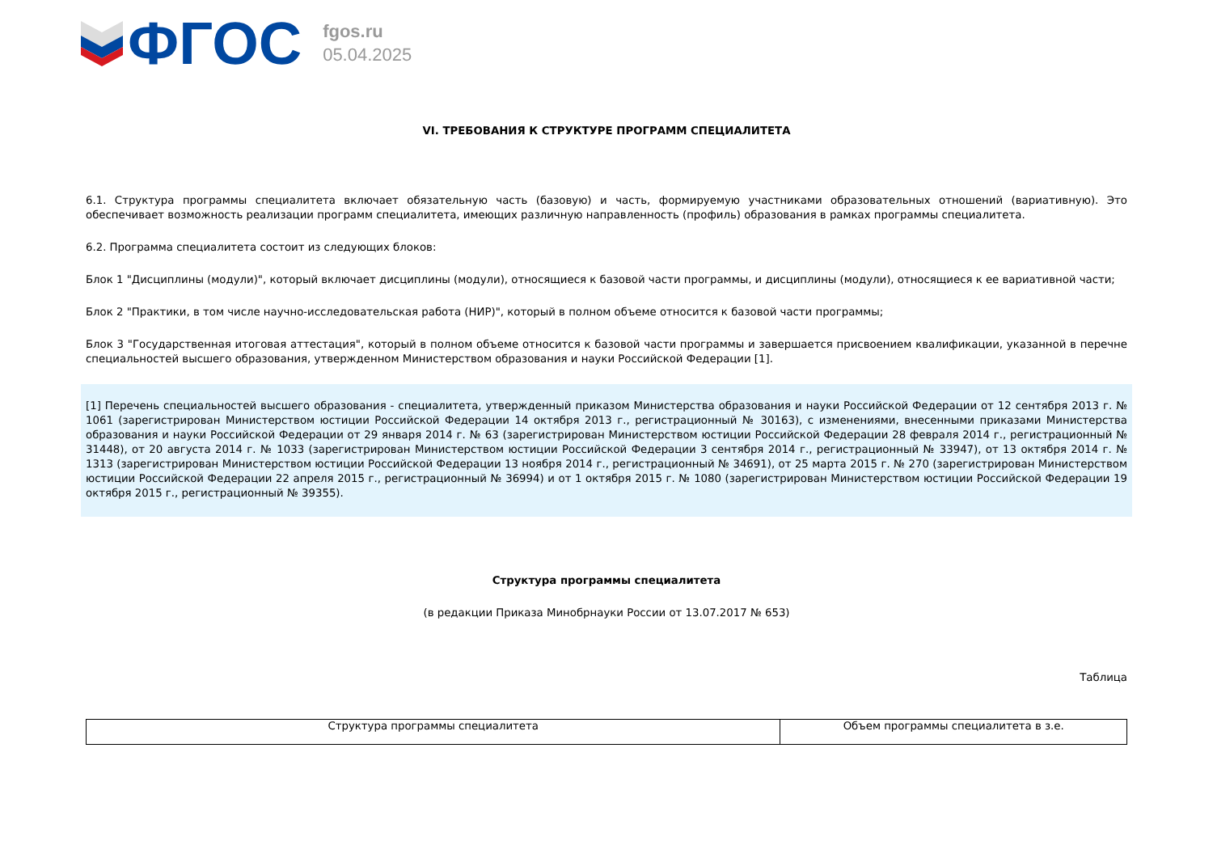ФГОС
fgos.ru
05.04.2025
VI. ТРЕБОВАНИЯ К СТРУКТУРЕ ПРОГРАММ СПЕЦИАЛИТЕТА
6.1. Структура программы специалитета включает обязательную часть (базовую) и часть, формируемую участниками образовательных отношений (вариативную). Это обеспечивает возможность реализации программ специалитета, имеющих различную направленность (профиль) образования в рамках программы специалитета.
6.2. Программа специалитета состоит из следующих блоков:
Блок 1 "Дисциплины (модули)", который включает дисциплины (модули), относящиеся к базовой части программы, и дисциплины (модули), относящиеся к ее вариативной части;
Блок 2 "Практики, в том числе научно-исследовательская работа (НИР)", который в полном объеме относится к базовой части программы;
Блок 3 "Государственная итоговая аттестация", который в полном объеме относится к базовой части программы и завершается присвоением квалификации, указанной в перечне специальностей высшего образования, утвержденном Министерством образования и науки Российской Федерации [1].
[1] Перечень специальностей высшего образования - специалитета, утвержденный приказом Министерства образования и науки Российской Федерации от 12 сентября 2013 г. № 1061 (зарегистрирован Министерством юстиции Российской Федерации 14 октября 2013 г., регистрационный № 30163), с изменениями, внесенными приказами Министерства образования и науки Российской Федерации от 29 января 2014 г. № 63 (зарегистрирован Министерством юстиции Российской Федерации 28 февраля 2014 г., регистрационный № 31448), от 20 августа 2014 г. № 1033 (зарегистрирован Министерством юстиции Российской Федерации 3 сентября 2014 г., регистрационный № 33947), от 13 октября 2014 г. № 1313 (зарегистрирован Министерством юстиции Российской Федерации 13 ноября 2014 г., регистрационный № 34691), от 25 марта 2015 г. № 270 (зарегистрирован Министерством юстиции Российской Федерации 22 апреля 2015 г., регистрационный № 36994) и от 1 октября 2015 г. № 1080 (зарегистрирован Министерством юстиции Российской Федерации 19 октября 2015 г., регистрационный № 39355).
Структура программы специалитета
(в редакции Приказа Минобрнауки России от 13.07.2017 № 653)
Таблица
| Структура программы специалитета | Объем программы специалитета в з.е. |